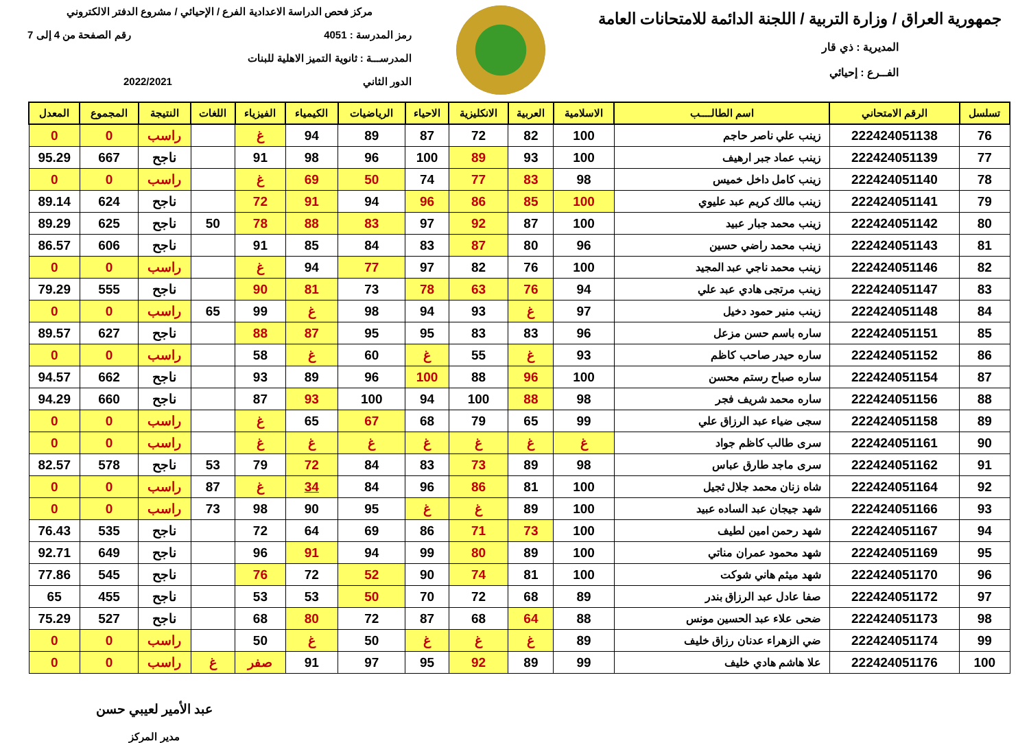جمهورية العراق / وزارة التربية / اللجنة الدائمة للامتحانات العامة
المديرية : ذي قار
الفــرع : إحيائي
مركز فحص الدراسة الاعدادية الفرع / الإحيائي / مشروع الدفتر الالكتروني
رمز المدرسة : 4051 رقم الصفحة من 4 إلى 7
المدرســـة : ثانوية التميز الاهلية للبنات
الدور الثاني 2022/2021
| تسلسل | الرقم الامتحاني | اسم الطالــــب | الاسلامية | العربية | الانكليزية | الاحياء | الرياضيات | الكيمياء | الفيزياء | اللغات | النتيجة | المجموع | المعدل |
| --- | --- | --- | --- | --- | --- | --- | --- | --- | --- | --- | --- | --- | --- |
| 76 | 222424051138 | زينب علي ناصر حاجم | 100 | 82 | 72 | 87 | 89 | 94 | غ | | راسب | 0 | 0 |
| 77 | 222424051139 | زينب عماد جبر ارهيف | 100 | 93 | 89 | 100 | 96 | 98 | 91 | | ناجح | 667 | 95.29 |
| 78 | 222424051140 | زينب كامل داخل خميس | 98 | 83 | 77 | 74 | 50 | 69 | غ | | راسب | 0 | 0 |
| 79 | 222424051141 | زينب مالك كريم عبد عليوي | 100 | 85 | 86 | 96 | 94 | 91 | 72 | | ناجح | 624 | 89.14 |
| 80 | 222424051142 | زينب محمد جبار عبيد | 100 | 87 | 92 | 97 | 83 | 88 | 78 | 50 | ناجح | 625 | 89.29 |
| 81 | 222424051143 | زينب محمد راضي حسين | 96 | 80 | 87 | 83 | 84 | 85 | 91 | | ناجح | 606 | 86.57 |
| 82 | 222424051146 | زينب محمد ناجي عبد المجيد | 100 | 76 | 82 | 97 | 77 | 94 | غ | | راسب | 0 | 0 |
| 83 | 222424051147 | زينب مرتجى هادي عبد علي | 94 | 76 | 63 | 78 | 73 | 81 | 90 | | ناجح | 555 | 79.29 |
| 84 | 222424051148 | زينب منير حمود دخيل | 97 | غ | 93 | 94 | 98 | غ | 99 | 65 | راسب | 0 | 0 |
| 85 | 222424051151 | ساره باسم حسن مزعل | 96 | 83 | 83 | 95 | 95 | 87 | 88 | | ناجح | 627 | 89.57 |
| 86 | 222424051152 | ساره حيدر صاحب كاظم | 93 | غ | 55 | غ | 60 | غ | 58 | | راسب | 0 | 0 |
| 87 | 222424051154 | ساره صباح رستم محسن | 100 | 96 | 88 | 100 | 96 | 89 | 93 | | ناجح | 662 | 94.57 |
| 88 | 222424051156 | ساره محمد شريف فجر | 98 | 88 | 100 | 94 | 100 | 93 | 87 | | ناجح | 660 | 94.29 |
| 89 | 222424051158 | سجى ضياء عبد الرزاق علي | 99 | 65 | 79 | 68 | 67 | 65 | غ | | راسب | 0 | 0 |
| 90 | 222424051161 | سرى طالب كاظم جواد | غ | غ | غ | غ | غ | غ | غ | | راسب | 0 | 0 |
| 91 | 222424051162 | سرى ماجد طارق عباس | 98 | 89 | 73 | 83 | 84 | 72 | 79 | 53 | ناجح | 578 | 82.57 |
| 92 | 222424051164 | شاه زنان محمد جلال ثجيل | 100 | 81 | 86 | 96 | 84 | 34 | غ | 87 | راسب | 0 | 0 |
| 93 | 222424051166 | شهد جيجان عبد الساده عبيد | 100 | 89 | غ | غ | 95 | 90 | 98 | 73 | راسب | 0 | 0 |
| 94 | 222424051167 | شهد رحمن امين لطيف | 100 | 73 | 71 | 86 | 69 | 64 | 72 | | ناجح | 535 | 76.43 |
| 95 | 222424051169 | شهد محمود عمران مناتي | 100 | 89 | 80 | 99 | 94 | 91 | 96 | | ناجح | 649 | 92.71 |
| 96 | 222424051170 | شهد ميثم هاني شوكت | 100 | 81 | 74 | 90 | 52 | 72 | 76 | | ناجح | 545 | 77.86 |
| 97 | 222424051172 | صفا عادل عبد الرزاق بندر | 89 | 68 | 72 | 70 | 50 | 53 | 53 | | ناجح | 455 | 65 |
| 98 | 222424051173 | ضحى علاء عبد الحسين مونس | 88 | 64 | 68 | 87 | 72 | 80 | 68 | | ناجح | 527 | 75.29 |
| 99 | 222424051174 | ضي الزهراء عدنان رزاق خليف | 89 | غ | غ | غ | 50 | غ | 50 | | راسب | 0 | 0 |
| 100 | 222424051176 | علا هاشم هادي خليف | 99 | 89 | 92 | 95 | 97 | 91 | صفر | غ | راسب | 0 | 0 |
عبد الأمير لعيبي حسن
مدير المركز